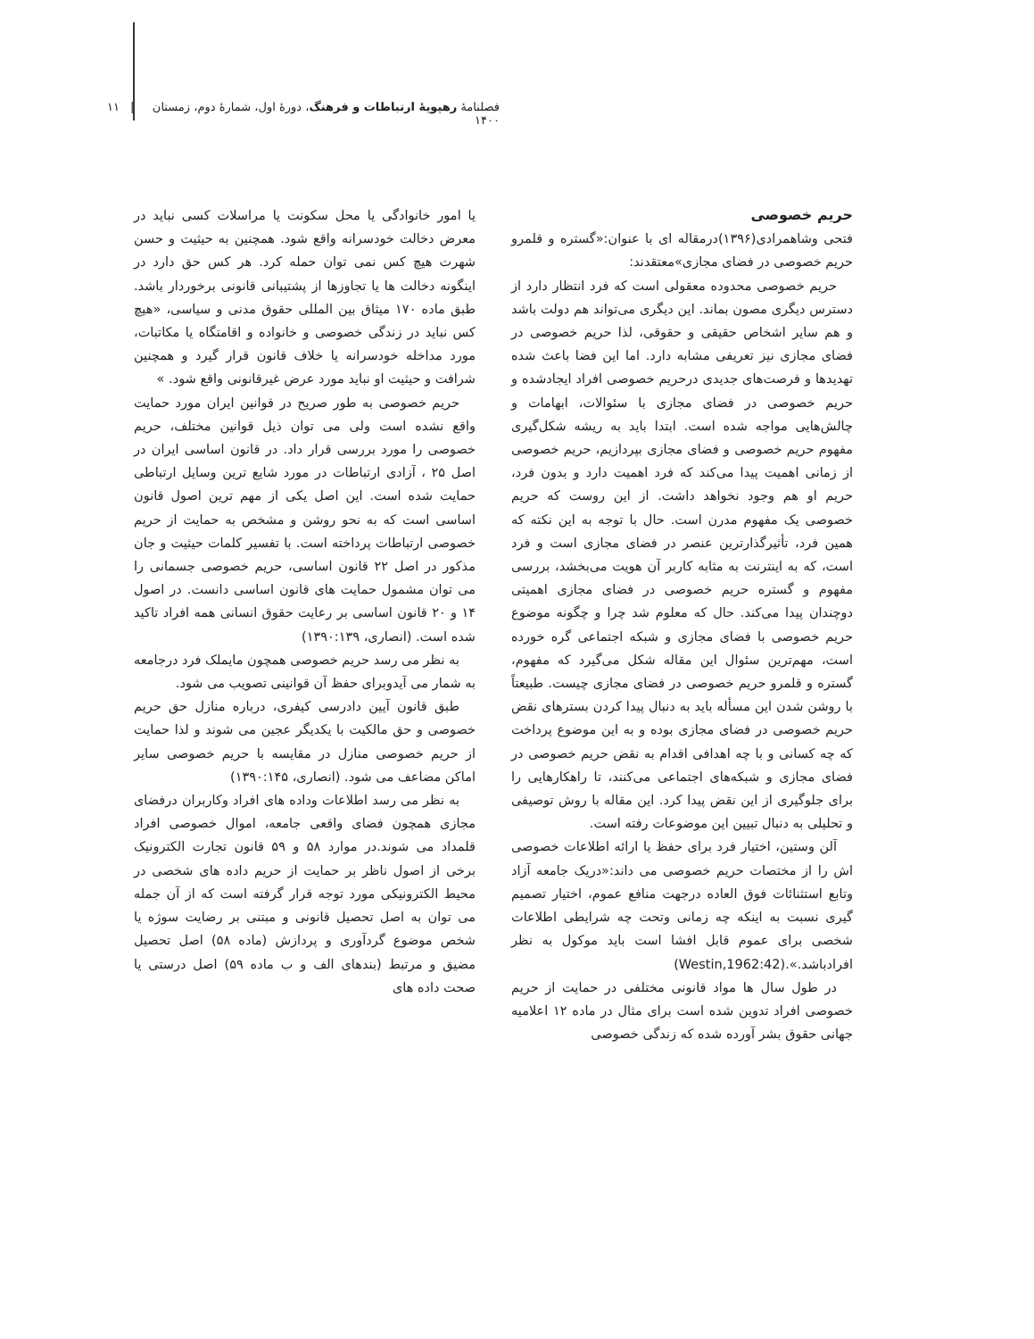فصلنامهٔ رهپویهٔ ارتباطات و فرهنگ، دورهٔ اول، شمارهٔ دوم، زمستان ۱۴۰۰ | ۱۱
حریم خصوصی
فتحی وشاهمرادی(۱۳۹۶)درمقاله ای با عنوان:«گستره و قلمرو حریم خصوصی در فضای مجازی»معتقدند:
حریم خصوصی محدوده معقولی است که فرد انتظار دارد از دسترس دیگری مصون بماند. این دیگری می‌تواند هم دولت باشد و هم سایر اشخاص حقیقی و حقوقی، لذا حریم خصوصی در فضای مجازی نیز تعریفی مشابه دارد. اما این فضا باعث شده تهدیدها و فرصت‌های جدیدی درحریم خصوصی افراد ایجادشده و حریم خصوصی در فضای مجازی با سئوالات، ابهامات و چالش‌هایی مواجه شده است. ابتدا باید به ریشه شکل‌گیری مفهوم حریم خصوصی و فضای مجازی بپردازیم، حریم خصوصی از زمانی اهمیت پیدا می‌کند که فرد اهمیت دارد و بدون فرد، حریم او هم وجود نخواهد داشت. از این روست که حریم خصوصی یک مفهوم مدرن است. حال با توجه به این نکته که همین فرد، تأثیرگذارترین عنصر در فضای مجازی است و فرد است، که به اینترنت به مثابه کاربر آن هویت می‌بخشد، بررسی مفهوم و گستره حریم خصوصی در فضای مجازی اهمیتی دوچندان پیدا می‌کند. حال که معلوم شد چرا و چگونه موضوع حریم خصوصی با فضای مجازی و شبکه اجتماعی گره خورده است، مهم‌ترین سئوال این مقاله شکل می‌گیرد که مفهوم، گستره و قلمرو حریم خصوصی در فضای مجازی چیست. طبیعتاً با روشن شدن این مسأله باید به دنبال پیدا کردن بسترهای نقض حریم خصوصی در فضای مجازی بوده و به این موضوع پرداخت که چه کسانی و با چه اهدافی اقدام به نقض حریم خصوصی در فضای مجازی و شبکه‌های اجتماعی می‌کنند، تا راهکارهایی را برای جلوگیری از این نقض پیدا کرد. این مقاله با روش توصیفی و تحلیلی به دنبال تبیین این موضوعات رفته است.
آلن وستین، اختیار فرد برای حفظ یا ارائه اطلاعات خصوصی اش را از مختصات حریم خصوصی می داند:«دریک جامعه آزاد وتابع استثنائات فوق العاده درجهت منافع عموم، اختیار تصمیم گیری نسبت به اینکه چه زمانی وتحت چه شرایطی اطلاعات شخصی برای عموم قابل افشا است باید موکول به نظر افرادباشد.».(Westin,1962:42)
در طول سال ها مواد قانونی مختلفی در حمایت از حریم خصوصی افراد تدوین شده است برای مثال در ماده ۱۲ اعلامیه جهانی حقوق بشر آورده شده که زندگی خصوصی
یا امور خانوادگی یا محل سکونت یا مراسلات کسی نباید در معرض دخالت خودسرانه واقع شود. همچنین به حیثیت و حسن شهرت هیچ کس نمی توان حمله کرد. هر کس حق دارد در اینگونه دخالت ها یا تجاوزها از پشتیبانی قانونی برخوردار باشد. طبق ماده ۱۷۰ میثاق بین المللی حقوق مدنی و سیاسی، «هیچ کس نباید در زندگی خصوصی و خانواده و اقامتگاه یا مکاتبات، مورد مداخله خودسرانه یا خلاف قانون قرار گیرد و همچنین شرافت و حیثیت او نباید مورد عرض غیرقانونی واقع شود. »
حریم خصوصی به طور صریح در قوانین ایران مورد حمایت واقع نشده است ولی می توان ذیل قوانین مختلف، حریم خصوصی را مورد بررسی قرار داد. در قانون اساسی ایران در اصل ۲۵ ، آزادی ارتباطات در مورد شایع ترین وسایل ارتباطی حمایت شده است. این اصل یکی از مهم ترین اصول قانون اساسی است که به نحو روشن و مشخص به حمایت از حریم خصوصی ارتباطات پرداخته است. با تفسیر کلمات حیثیت و جان مذکور در اصل ۲۲ قانون اساسی، حریم خصوصی جسمانی را می توان مشمول حمایت های قانون اساسی دانست. در اصول ۱۴ و ۲۰ قانون اساسی بر رعایت حقوق انسانی همه افراد تاکید شده است. (انصاری، ۱۳۹۰:۱۳۹)
به نظر می رسد حریم خصوصی همچون مایملک فرد درجامعه به شمار می آیدوبرای حفظ آن قوانینی تصویب می شود.
طبق قانون آیین دادرسی کیفری، درباره منازل حق حریم خصوصی و حق مالکیت با یکدیگر عجین می شوند و لذا حمایت از حریم خصوصی منازل در مقایسه با حریم خصوصی سایر اماکن مضاعف می شود. (انصاری، ۱۳۹۰:۱۴۵)
به نظر می رسد اطلاعات وداده های افراد وکاربران درفضای مجازی همچون فضای واقعی جامعه، اموال خصوصی افراد قلمداد می شوند.در موارد ۵۸ و ۵۹ قانون تجارت الکترونیک برخی از اصول ناظر بر حمایت از حریم داده های شخصی در محیط الکترونیکی مورد توجه قرار گرفته است که از آن جمله می توان به اصل تحصیل قانونی و مبتنی بر رضایت سوژه یا شخص موضوع گردآوری و پردازش (ماده ۵۸) اصل تحصیل مضیق و مرتبط (بندهای الف و ب ماده ۵۹) اصل درستی یا صحت داده های